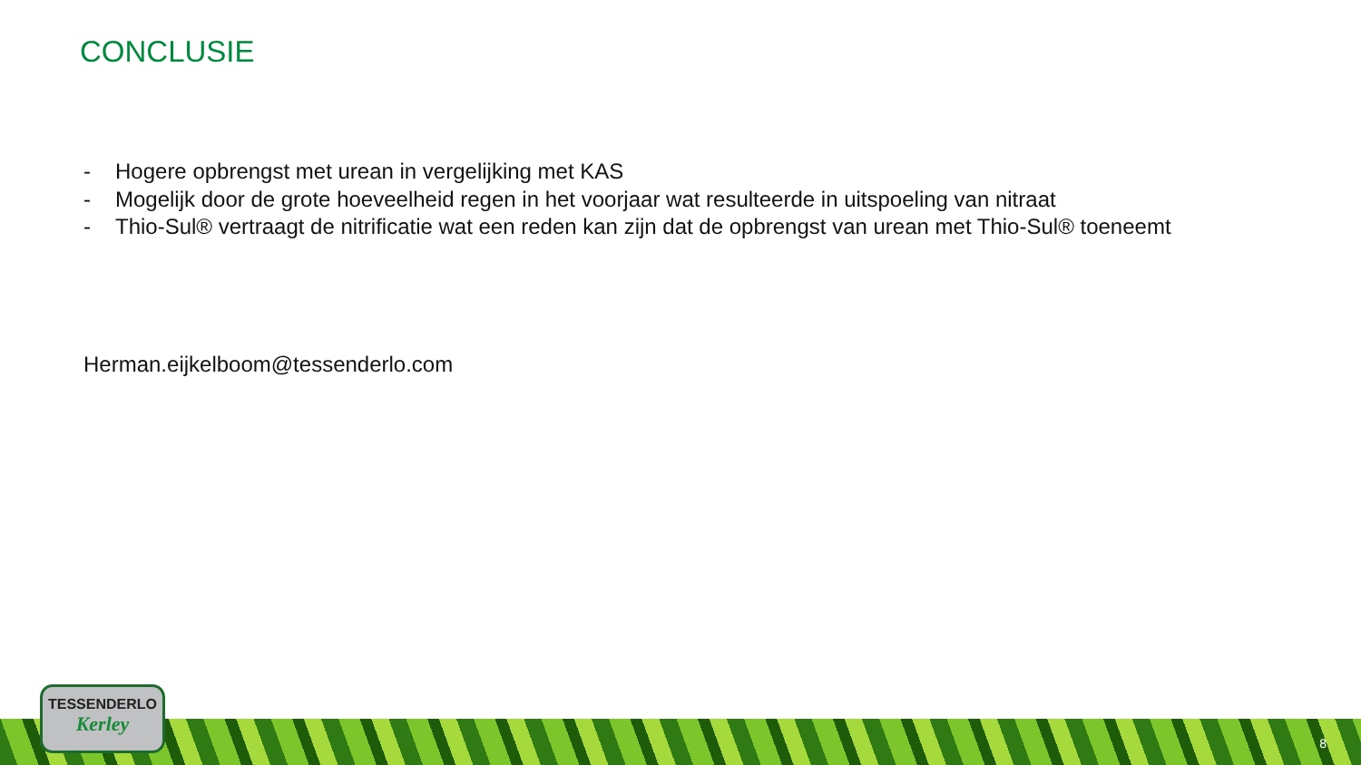CONCLUSIE
- Hogere opbrengst met urean in vergelijking met KAS
- Mogelijk door de grote hoeveelheid regen in het voorjaar wat resulteerde in uitspoeling van nitraat
- Thio-Sul® vertraagt de nitrificatie wat een reden kan zijn dat de opbrengst van urean met Thio-Sul® toeneemt
Herman.eijkelboom@tessenderlo.com
TESSENDERLO
Kerley
8